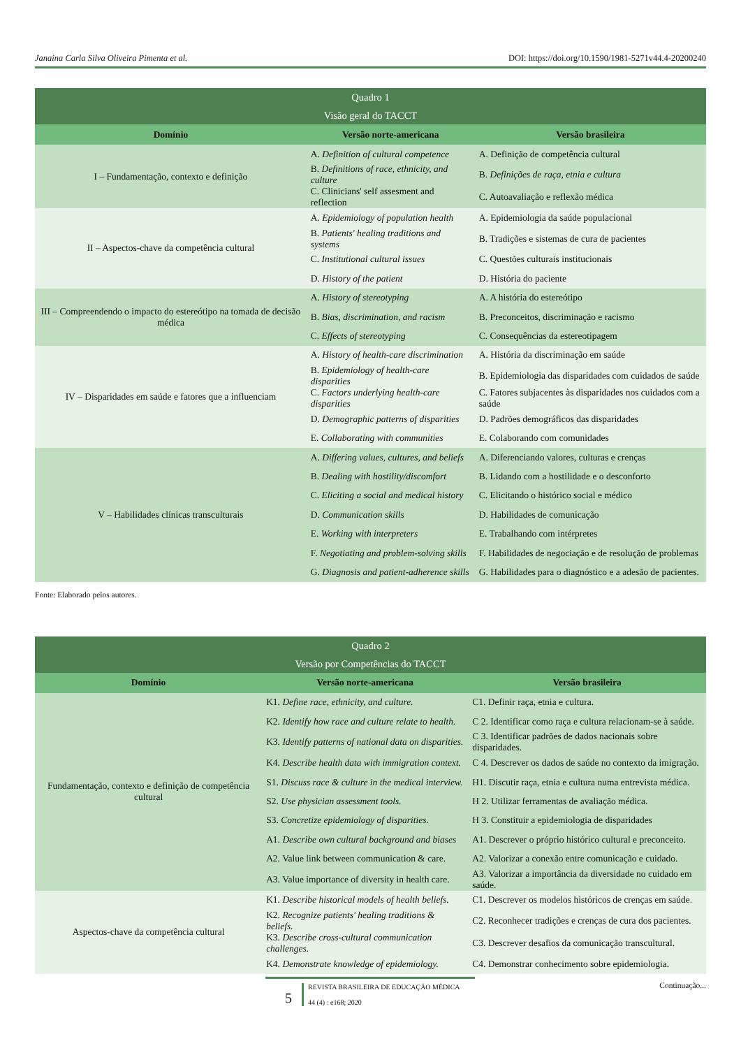Janaina Carla Silva Oliveira Pimenta et al. DOI: https://doi.org/10.1590/1981-5271v44.4-20200240
| Quadro 1 Visão geral do TACCT | | |
| Domínio | Versão norte-americana | Versão brasileira |
| I – Fundamentação, contexto e definição | A. Definition of cultural competence | A. Definição de competência cultural |
| | B. Definitions of race, ethnicity, and culture | B. Definições de raça, etnia e cultura |
| | C. Clinicians' self assesment and reflection | C. Autoavaliação e reflexão médica |
| II – Aspectos-chave da competência cultural | A. Epidemiology of population health | A. Epidemiologia da saúde populacional |
| | B. Patients' healing traditions and systems | B. Tradições e sistemas de cura de pacientes |
| | C. Institutional cultural issues | C. Questões culturais institucionais |
| | D. History of the patient | D. História do paciente |
| III – Compreendendo o impacto do estereótipo na tomada de decisão médica | A. History of stereotyping | A. A história do estereótipo |
| | B. Bias, discrimination, and racism | B. Preconceitos, discriminação e racismo |
| | C. Effects of stereotyping | C. Consequências da estereotipagem |
| IV – Disparidades em saúde e fatores que a influenciam | A. History of health-care discrimination | A. História da discriminação em saúde |
| | B. Epidemiology of health-care disparities | B. Epidemiologia das disparidades com cuidados de saúde |
| | C. Factors underlying health-care disparities | C. Fatores subjacentes às disparidades nos cuidados com a saúde |
| | D. Demographic patterns of disparities | D. Padrões demográficos das disparidades |
| | E. Collaborating with communities | E. Colaborando com comunidades |
| V – Habilidades clínicas transculturais | A. Differing values, cultures, and beliefs | A. Diferenciando valores, culturas e crenças |
| | B. Dealing with hostility/discomfort | B. Lidando com a hostilidade e o desconforto |
| | C. Eliciting a social and medical history | C. Elicitando o histórico social e médico |
| | D. Communication skills | D. Habilidades de comunicação |
| | E. Working with interpreters | E. Trabalhando com intérpretes |
| | F. Negotiating and problem-solving skills | F. Habilidades de negociação e de resolução de problemas |
| | G. Diagnosis and patient-adherence skills | G. Habilidades para o diagnóstico e a adesão de pacientes. |
Fonte: Elaborado pelos autores.
| Quadro 2 Versão por Competências do TACCT | | |
| Domínio | Versão norte-americana | Versão brasileira |
| Fundamentação, contexto e definição de competência cultural | K1. Define race, ethnicity, and culture. | C1. Definir raça, etnia e cultura. |
| | K2. Identify how race and culture relate to health. | C 2. Identificar como raça e cultura relacionam-se à saúde. |
| | K3. Identify patterns of national data on disparities. | C 3. Identificar padrões de dados nacionais sobre disparidades. |
| | K4. Describe health data with immigration context. | C 4. Descrever os dados de saúde no contexto da imigração. |
| | S1. Discuss race & culture in the medical interview. | H1. Discutir raça, etnia e cultura numa entrevista médica. |
| | S2. Use physician assessment tools. | H 2. Utilizar ferramentas de avaliação médica. |
| | S3. Concretize epidemiology of disparities. | H 3. Constituir a epidemiologia de disparidades |
| | A1. Describe own cultural background and biases | A1. Descrever o próprio histórico cultural e preconceito. |
| | A2. Value link between communication & care. | A2. Valorizar a conexão entre comunicação e cuidado. |
| | A3. Value importance of diversity in health care. | A3. Valorizar a importância da diversidade no cuidado em saúde. |
| Aspectos-chave da competência cultural | K1. Describe historical models of health beliefs. | C1. Descrever os modelos históricos de crenças em saúde. |
| | K2. Recognize patients' healing traditions & beliefs. | C2. Reconhecer tradições e crenças de cura dos pacientes. |
| | K3. Describe cross-cultural communication challenges. | C3. Descrever desafios da comunicação transcultural. |
| | K4. Demonstrate knowledge of epidemiology. | C4. Demonstrar conhecimento sobre epidemiologia. |
Continuação...
5
REVISTA BRASILEIRA DE EDUCAÇÃO MÉDICA
44 (4) : e168; 2020